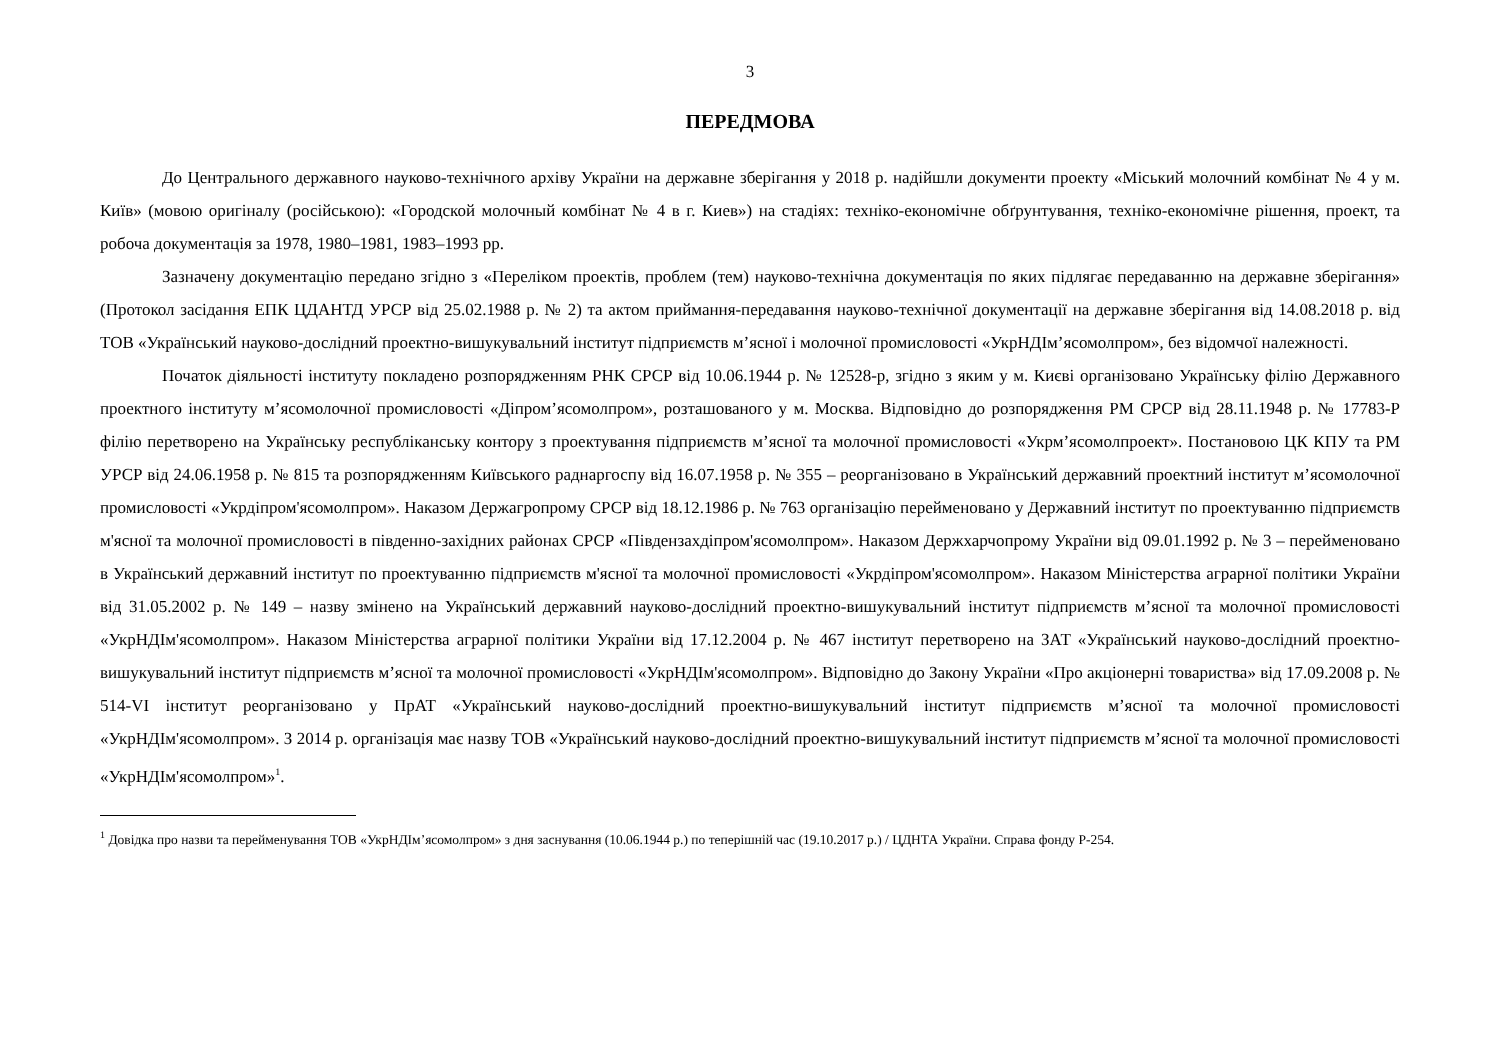3
ПЕРЕДМОВА
До Центрального державного науково-технічного архіву України на державне зберігання у 2018 р. надійшли документи проекту «Міський молочний комбінат № 4 у м. Київ» (мовою оригіналу (російською): «Городской молочный комбінат № 4 в г. Киев») на стадіях: техніко-економічне обґрунтування, техніко-економічне рішення, проект, та робоча документація за 1978, 1980–1981, 1983–1993 рр.
Зазначену документацію передано згідно з «Переліком проектів, проблем (тем) науково-технічна документація по яких підлягає передаванню на державне зберігання» (Протокол засідання ЕПК ЦДАНТД УРСР від 25.02.1988 р. № 2) та актом приймання-передавання науково-технічної документації на державне зберігання від 14.08.2018 р. від ТОВ «Український науково-дослідний проектно-вишукувальний інститут підприємств м’ясної і молочної промисловості «УкрНДІм’ясомолпром», без відомчої належності.
Початок діяльності інституту покладено розпорядженням РНК СРСР від 10.06.1944 р. № 12528-р, згідно з яким у м. Києві організовано Українську філію Державного проектного інституту м’ясомолочної промисловості «Діпром’ясомолпром», розташованого у м. Москва. Відповідно до розпорядження РМ СРСР від 28.11.1948 р. № 17783-Р філію перетворено на Українську республіканську контору з проектування підприємств м’ясної та молочної промисловості «Укрм’ясомолпроект». Постановою ЦК КПУ та РМ УРСР від 24.06.1958 р. № 815 та розпорядженням Київського раднаргоспу від 16.07.1958 р. № 355 – реорганізовано в Український державний проектний інститут м’ясомолочної промисловості «Укрдіпром'ясомолпром». Наказом Держагропрому СРСР від 18.12.1986 р. № 763 організацію перейменовано у Державний інститут по проектуванню підприємств м'ясної та молочної промисловості в південно-західних районах СРСР «Південзахдіпром'ясомолпром». Наказом Держхарчопрому України від 09.01.1992 р. № 3 – перейменовано в Український державний інститут по проектуванню підприємств м'ясної та молочної промисловості «Укрдіпром'ясомолпром». Наказом Міністерства аграрної політики України від 31.05.2002 р. № 149 – назву змінено на Український державний науково-дослідний проектно-вишукувальний інститут підприємств м’ясної та молочної промисловості «УкрНДІм'ясомолпром». Наказом Міністерства аграрної політики України від 17.12.2004 р. № 467 інститут перетворено на ЗАТ «Український науково-дослідний проектно-вишукувальний інститут підприємств м’ясної та молочної промисловості «УкрНДІм'ясомолпром». Відповідно до Закону України «Про акціонерні товариства» від 17.09.2008 р. № 514-VI інститут реорганізовано у ПрАТ «Український науково-дослідний проектно-вишукувальний інститут підприємств м’ясної та молочної промисловості «УкрНДІм'ясомолпром». З 2014 р. організація має назву ТОВ «Український науково-дослідний проектно-вишукувальний інститут підприємств м’ясної та молочної промисловості «УкрНДІм'ясомолпром»<sup>1</sup>.
<sup>1</sup> Довідка про назви та перейменування ТОВ «УкрНДІм’ясомолпром» з дня заснування (10.06.1944 р.) по теперішній час (19.10.2017 р.) / ЦДНТА України. Справа фонду Р-254.